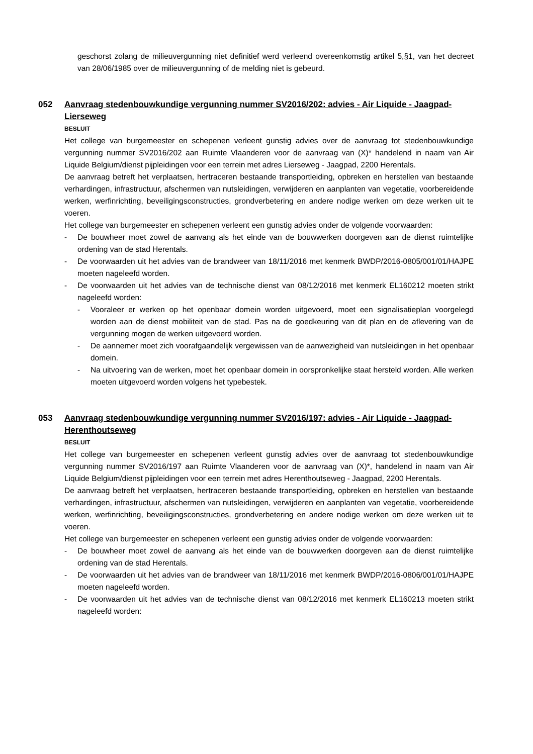geschorst zolang de milieuvergunning niet definitief werd verleend overeenkomstig artikel 5,§1, van het decreet van 28/06/1985 over de milieuvergunning of de melding niet is gebeurd.
052 Aanvraag stedenbouwkundige vergunning nummer SV2016/202: advies - Air Liquide - Jaagpad-Lierseweg
BESLUIT
Het college van burgemeester en schepenen verleent gunstig advies over de aanvraag tot stedenbouwkundige vergunning nummer SV2016/202 aan Ruimte Vlaanderen voor de aanvraag van (X)* handelend in naam van Air Liquide Belgium/dienst pijpleidingen voor een terrein met adres Lierseweg - Jaagpad, 2200 Herentals.
De aanvraag betreft het verplaatsen, hertraceren bestaande transportleiding, opbreken en herstellen van bestaande verhardingen, infrastructuur, afschermen van nutsleidingen, verwijderen en aanplanten van vegetatie, voorbereidende werken, werfinrichting, beveiligingsconstructies, grondverbetering en andere nodige werken om deze werken uit te voeren.
Het college van burgemeester en schepenen verleent een gunstig advies onder de volgende voorwaarden:
- De bouwheer moet zowel de aanvang als het einde van de bouwwerken doorgeven aan de dienst ruimtelijke ordening van de stad Herentals.
- De voorwaarden uit het advies van de brandweer van 18/11/2016 met kenmerk BWDP/2016-0805/001/01/HAJPE moeten nageleefd worden.
- De voorwaarden uit het advies van de technische dienst van 08/12/2016 met kenmerk EL160212 moeten strikt nageleefd worden:
- Vooraleer er werken op het openbaar domein worden uitgevoerd, moet een signalisatieplan voorgelegd worden aan de dienst mobiliteit van de stad. Pas na de goedkeuring van dit plan en de aflevering van de vergunning mogen de werken uitgevoerd worden.
- De aannemer moet zich voorafgaandelijk vergewissen van de aanwezigheid van nutsleidingen in het openbaar domein.
- Na uitvoering van de werken, moet het openbaar domein in oorspronkelijke staat hersteld worden. Alle werken moeten uitgevoerd worden volgens het typebestek.
053 Aanvraag stedenbouwkundige vergunning nummer SV2016/197: advies - Air Liquide - Jaagpad-Herenthoutseweg
BESLUIT
Het college van burgemeester en schepenen verleent gunstig advies over de aanvraag tot stedenbouwkundige vergunning nummer SV2016/197 aan Ruimte Vlaanderen voor de aanvraag van (X)*, handelend in naam van Air Liquide Belgium/dienst pijpleidingen voor een terrein met adres Herenthoutseweg - Jaagpad, 2200 Herentals.
De aanvraag betreft het verplaatsen, hertraceren bestaande transportleiding, opbreken en herstellen van bestaande verhardingen, infrastructuur, afschermen van nutsleidingen, verwijderen en aanplanten van vegetatie, voorbereidende werken, werfinrichting, beveiligingsconstructies, grondverbetering en andere nodige werken om deze werken uit te voeren.
Het college van burgemeester en schepenen verleent een gunstig advies onder de volgende voorwaarden:
- De bouwheer moet zowel de aanvang als het einde van de bouwwerken doorgeven aan de dienst ruimtelijke ordening van de stad Herentals.
- De voorwaarden uit het advies van de brandweer van 18/11/2016 met kenmerk BWDP/2016-0806/001/01/HAJPE moeten nageleefd worden.
- De voorwaarden uit het advies van de technische dienst van 08/12/2016 met kenmerk EL160213 moeten strikt nageleefd worden: